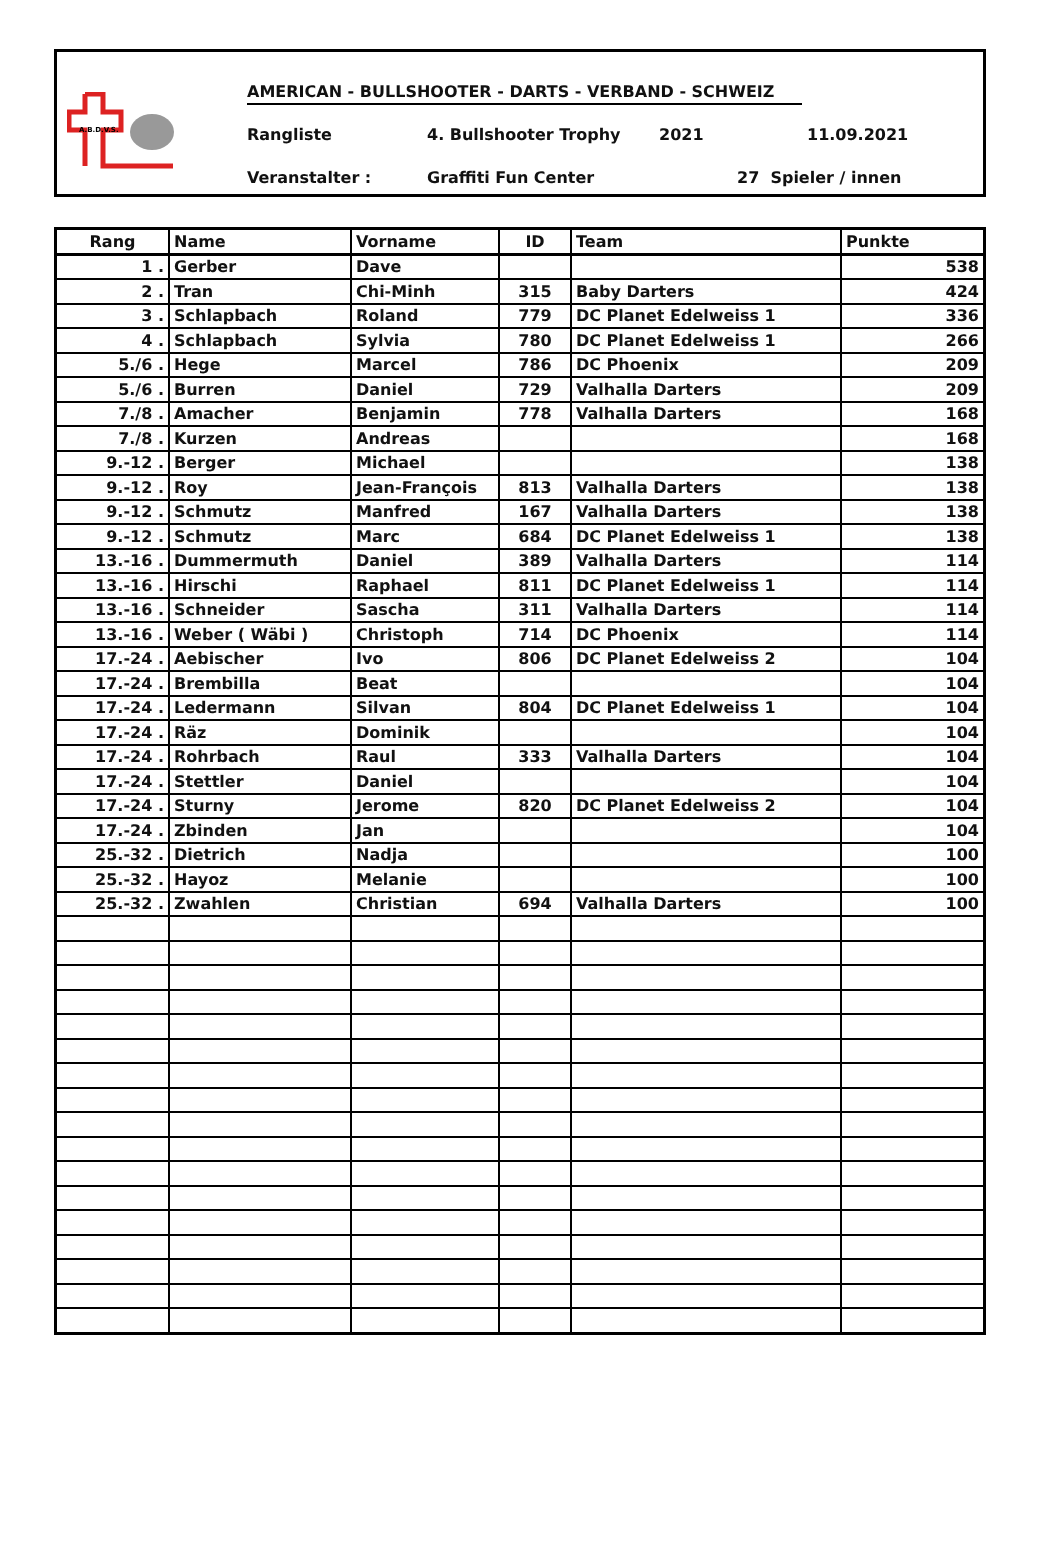A.B.D.V.S.
AMERICAN - BULLSHOOTER - DARTS - VERBAND - SCHWEIZ
Rangliste 4. Bullshooter Trophy 2021 11.09.2021
Veranstalter : Graffiti Fun Center 27 Spieler / innen
| Rang | Name | Vorname | ID | Team | Punkte |
| --- | --- | --- | --- | --- | --- |
| 1 . | Gerber | Dave | | | 538 |
| 2 . | Tran | Chi-Minh | 315 | Baby Darters | 424 |
| 3 . | Schlapbach | Roland | 779 | DC Planet Edelweiss 1 | 336 |
| 4 . | Schlapbach | Sylvia | 780 | DC Planet Edelweiss 1 | 266 |
| 5./6 . | Hege | Marcel | 786 | DC Phoenix | 209 |
| 5./6 . | Burren | Daniel | 729 | Valhalla Darters | 209 |
| 7./8 . | Amacher | Benjamin | 778 | Valhalla Darters | 168 |
| 7./8 . | Kurzen | Andreas | | | 168 |
| 9.-12 . | Berger | Michael | | | 138 |
| 9.-12 . | Roy | Jean-François | 813 | Valhalla Darters | 138 |
| 9.-12 . | Schmutz | Manfred | 167 | Valhalla Darters | 138 |
| 9.-12 . | Schmutz | Marc | 684 | DC Planet Edelweiss 1 | 138 |
| 13.-16 . | Dummermuth | Daniel | 389 | Valhalla Darters | 114 |
| 13.-16 . | Hirschi | Raphael | 811 | DC Planet Edelweiss 1 | 114 |
| 13.-16 . | Schneider | Sascha | 311 | Valhalla Darters | 114 |
| 13.-16 . | Weber ( Wäbi ) | Christoph | 714 | DC Phoenix | 114 |
| 17.-24 . | Aebischer | Ivo | 806 | DC Planet Edelweiss 2 | 104 |
| 17.-24 . | Brembilla | Beat | | | 104 |
| 17.-24 . | Ledermann | Silvan | 804 | DC Planet Edelweiss 1 | 104 |
| 17.-24 . | Räz | Dominik | | | 104 |
| 17.-24 . | Rohrbach | Raul | 333 | Valhalla Darters | 104 |
| 17.-24 . | Stettler | Daniel | | | 104 |
| 17.-24 . | Sturny | Jerome | 820 | DC Planet Edelweiss 2 | 104 |
| 17.-24 . | Zbinden | Jan | | | 104 |
| 25.-32 . | Dietrich | Nadja | | | 100 |
| 25.-32 . | Hayoz | Melanie | | | 100 |
| 25.-32 . | Zwahlen | Christian | 694 | Valhalla Darters | 100 |